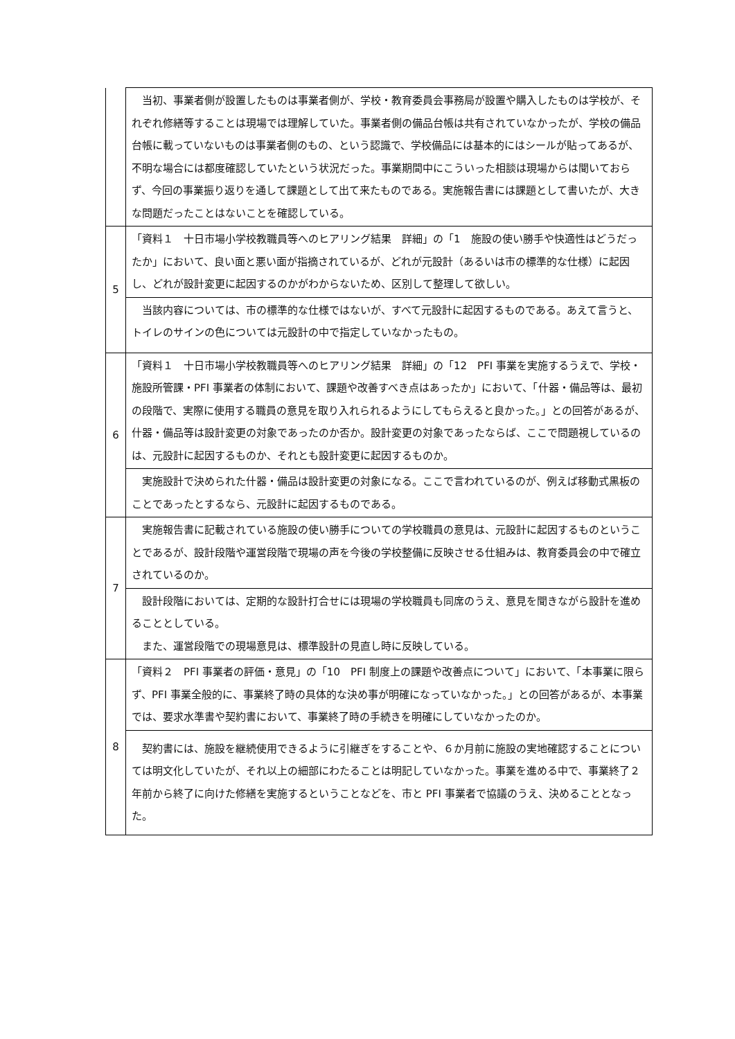| | 当初、事業者側が設置したものは事業者側が、学校・教育委員会事務局が設置や購入したものは学校が、それぞれ修繕等することは現場では理解していた。事業者側の備品台帳は共有されていなかったが、学校の備品台帳に載っていないものは事業者側のもの、という認識で、学校備品には基本的にはシールが貼ってあるが、不明な場合には都度確認していたという状況だった。事業期間中にこういった相談は現場からは聞いておらず、今回の事業振り返りを通して課題として出て来たものである。実施報告書には課題として書いたが、大きな問題だったことはないことを確認している。 |
| 5 | 「資料１ 十日市場小学校教職員等へのヒアリング結果 詳細」の「1 施設の使い勝手や快適性はどうだったか」において、良い面と悪い面が指摘されているが、どれが元設計（あるいは市の標準的な仕様）に起因し、どれが設計変更に起因するのかがわからないため、区別して整理して欲しい。 |
| | 当該内容については、市の標準的な仕様ではないが、すべて元設計に起因するものである。あえて言うと、トイレのサインの色については元設計の中で指定していなかったもの。 |
| 6 | 「資料１ 十日市場小学校教職員等へのヒアリング結果 詳細」の「12 PFI 事業を実施するうえで、学校・施設所管課・PFI 事業者の体制において、課題や改善すべき点はあったか」において、「什器・備品等は、最初の段階で、実際に使用する職員の意見を取り入れられるようにしてもらえると良かった。」との回答があるが、什器・備品等は設計変更の対象であったのか否か。設計変更の対象であったならば、ここで問題視しているのは、元設計に起因するものか、それとも設計変更に起因するものか。 |
| | 実施設計で決められた什器・備品は設計変更の対象になる。ここで言われているのが、例えば移動式黒板のことであったとするなら、元設計に起因するものである。 |
| 7 | 実施報告書に記載されている施設の使い勝手についての学校職員の意見は、元設計に起因するものということであるが、設計段階や運営段階で現場の声を今後の学校整備に反映させる仕組みは、教育委員会の中で確立されているのか。 |
| | 設計段階においては、定期的な設計打合せには現場の学校職員も同席のうえ、意見を聞きながら設計を進めることとしている。 また、運営段階での現場意見は、標準設計の見直し時に反映している。 |
| 8 | 「資料２ PFI 事業者の評価・意見」の「10 PFI 制度上の課題や改善点について」において、「本事業に限らず、PFI 事業全般的に、事業終了時の具体的な決め事が明確になっていなかった。」との回答があるが、本事業では、要求水準書や契約書において、事業終了時の手続きを明確にしていなかったのか。 |
| | 契約書には、施設を継続使用できるように引継ぎをすることや、６か月前に施設の実地確認することについては明文化していたが、それ以上の細部にわたることは明記していなかった。事業を進める中で、事業終了２年前から終了に向けた修繕を実施するということなどを、市と PFI 事業者で協議のうえ、決めることとなった。 |